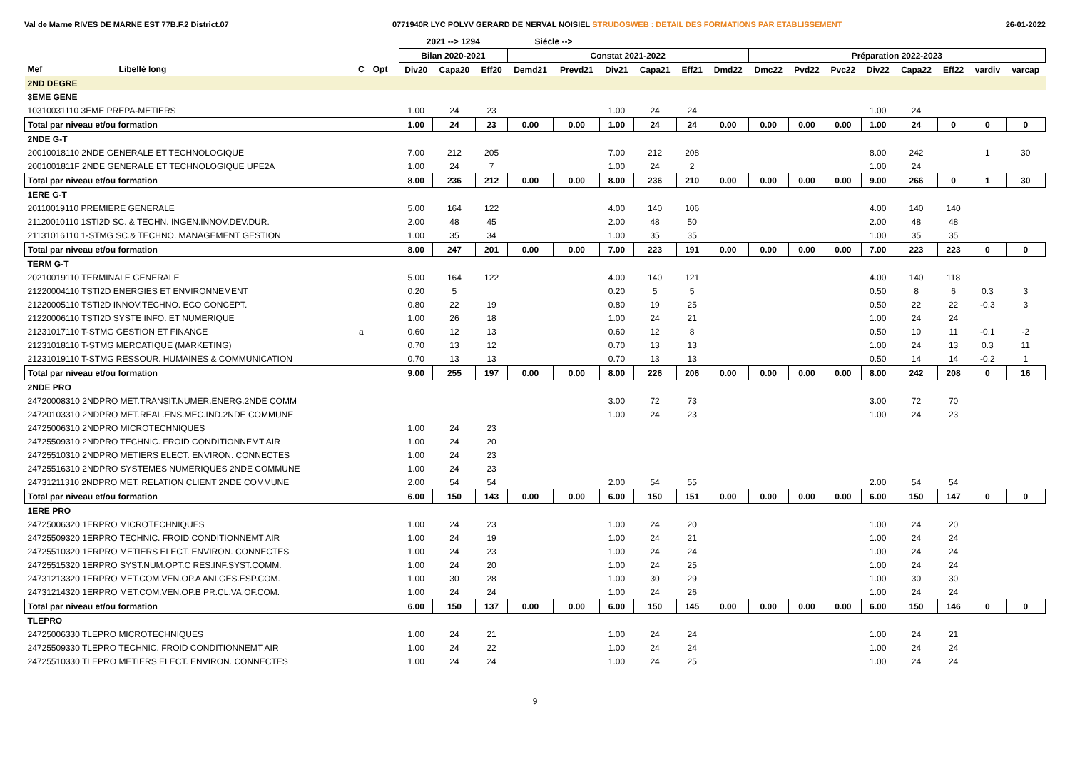Val de Marne RIVES DE MARNE EST 77B.F.2 District.07 0771940R LYC POLYV GERARD DE NERVAL NOISIEL STRUDOSWEB : DETAIL DES FORMATIONS PAR ETABLISSEMENT 26-01-2022
| | | | | | 2021 --> 1294 | | | Siécle --> | | | | | | | | | | | | | |
| --- | --- | --- | --- | --- | --- | --- | --- | --- | --- | --- | --- | --- | --- | --- | --- | --- | --- | --- | --- | --- | --- |
| | | | | | Bilan 2020-2021 | | | Constat 2021-2022 | | | | | | Préparation 2022-2023 | | | | | | | |
| Mef | Libellé long | C | Opt | | Div20 | Capa20 | Eff20 | Demd21 | Prevd21 | Div21 | Capa21 | Eff21 | Dmd22 | Dmc22 | Pvd22 | Pvc22 | Div22 | Capa22 | Eff22 | vardiv | varcap |
| 2ND DEGRE | | | | | | | | | | | | | | | | | | | | | |
| 3EME GENE | | | | | | | | | | | | | | | | | | | | | |
| 10310031110 3EME PREPA-METIERS | | | | | 1.00 | 24 | 23 | | | 1.00 | 24 | 24 | | | | | 1.00 | 24 | | | |
| Total par niveau et/ou formation | | | | | 1.00 | 24 | 23 | 0.00 | 0.00 | 1.00 | 24 | 24 | 0.00 | 0.00 | 0.00 | 0.00 | 1.00 | 24 | 0 | 0 | 0 |
| 2NDE G-T | | | | | | | | | | | | | | | | | | | | | |
| 20010018110 2NDE GENERALE ET TECHNOLOGIQUE | | | | | 7.00 | 212 | 205 | | | 7.00 | 212 | 208 | | | | | 8.00 | 242 | | 1 | 30 |
| 2001001811F 2NDE GENERALE ET TECHNOLOGIQUE UPE2A | | | | | 1.00 | 24 | 7 | | | 1.00 | 24 | 2 | | | | | 1.00 | 24 | | | |
| Total par niveau et/ou formation | | | | | 8.00 | 236 | 212 | 0.00 | 0.00 | 8.00 | 236 | 210 | 0.00 | 0.00 | 0.00 | 0.00 | 9.00 | 266 | 0 | 1 | 30 |
| 1ERE G-T | | | | | | | | | | | | | | | | | | | | | |
| 20110019110 PREMIERE GENERALE | | | | | 5.00 | 164 | 122 | | | 4.00 | 140 | 106 | | | | | 4.00 | 140 | 140 | | |
| 21120010110 1STI2D SC. & TECHN. INGEN.INNOV.DEV.DUR. | | | | | 2.00 | 48 | 45 | | | 2.00 | 48 | 50 | | | | | 2.00 | 48 | 48 | | |
| 21131016110 1-STMG SC.& TECHNO. MANAGEMENT GESTION | | | | | 1.00 | 35 | 34 | | | 1.00 | 35 | 35 | | | | | 1.00 | 35 | 35 | | |
| Total par niveau et/ou formation | | | | | 8.00 | 247 | 201 | 0.00 | 0.00 | 7.00 | 223 | 191 | 0.00 | 0.00 | 0.00 | 0.00 | 7.00 | 223 | 223 | 0 | 0 |
| TERM G-T | | | | | | | | | | | | | | | | | | | | | |
| 20210019110 TERMINALE GENERALE | | | | | 5.00 | 164 | 122 | | | 4.00 | 140 | 121 | | | | | 4.00 | 140 | 118 | | |
| 21220004110 TSTI2D ENERGIES ET ENVIRONNEMENT | | | | | 0.20 | 5 | | | | 0.20 | 5 | 5 | | | | | 0.50 | 8 | 6 | 0.3 | 3 |
| 21220005110 TSTI2D INNOV.TECHNO. ECO CONCEPT. | | | | | 0.80 | 22 | 19 | | | 0.80 | 19 | 25 | | | | | 0.50 | 22 | 22 | -0.3 | 3 |
| 21220006110 TSTI2D SYSTE INFO. ET NUMERIQUE | | | | | 1.00 | 26 | 18 | | | 1.00 | 24 | 21 | | | | | 1.00 | 24 | 24 | | |
| 21231017110 T-STMG GESTION ET FINANCE | | a | | | 0.60 | 12 | 13 | | | 0.60 | 12 | 8 | | | | | 0.50 | 10 | 11 | -0.1 | -2 |
| 21231018110 T-STMG MERCATIQUE (MARKETING) | | | | | 0.70 | 13 | 12 | | | 0.70 | 13 | 13 | | | | | 1.00 | 24 | 13 | 0.3 | 11 |
| 21231019110 T-STMG RESSOUR. HUMAINES & COMMUNICATION | | | | | 0.70 | 13 | 13 | | | 0.70 | 13 | 13 | | | | | 0.50 | 14 | 14 | -0.2 | 1 |
| Total par niveau et/ou formation | | | | | 9.00 | 255 | 197 | 0.00 | 0.00 | 8.00 | 226 | 206 | 0.00 | 0.00 | 0.00 | 0.00 | 8.00 | 242 | 208 | 0 | 16 |
| 2NDE PRO | | | | | | | | | | | | | | | | | | | | | |
| 24720008310 2NDPRO MET.TRANSIT.NUMER.ENERG.2NDE COMM | | | | | | | | | | 3.00 | 72 | 73 | | | | | 3.00 | 72 | 70 | | |
| 24720103310 2NDPRO MET.REAL.ENS.MEC.IND.2NDE COMMUNE | | | | | | | | | | 1.00 | 24 | 23 | | | | | 1.00 | 24 | 23 | | |
| 24725006310 2NDPRO MICROTECHNIQUES | | | | | 1.00 | 24 | 23 | | | | | | | | | | | | | | |
| 24725509310 2NDPRO TECHNIC. FROID CONDITIONNEMT AIR | | | | | 1.00 | 24 | 20 | | | | | | | | | | | | | | |
| 24725510310 2NDPRO METIERS ELECT. ENVIRON. CONNECTES | | | | | 1.00 | 24 | 23 | | | | | | | | | | | | | | |
| 24725516310 2NDPRO SYSTEMES NUMERIQUES 2NDE COMMUNE | | | | | 1.00 | 24 | 23 | | | | | | | | | | | | | | |
| 24731211310 2NDPRO MET. RELATION CLIENT 2NDE COMMUNE | | | | | 2.00 | 54 | 54 | | | 2.00 | 54 | 55 | | | | | 2.00 | 54 | 54 | | |
| Total par niveau et/ou formation | | | | | 6.00 | 150 | 143 | 0.00 | 0.00 | 6.00 | 150 | 151 | 0.00 | 0.00 | 0.00 | 0.00 | 6.00 | 150 | 147 | 0 | 0 |
| 1ERE PRO | | | | | | | | | | | | | | | | | | | | | |
| 24725006320 1ERPRO MICROTECHNIQUES | | | | | 1.00 | 24 | 23 | | | 1.00 | 24 | 20 | | | | | 1.00 | 24 | 20 | | |
| 24725509320 1ERPRO TECHNIC. FROID CONDITIONNEMT AIR | | | | | 1.00 | 24 | 19 | | | 1.00 | 24 | 21 | | | | | 1.00 | 24 | 24 | | |
| 24725510320 1ERPRO METIERS ELECT. ENVIRON. CONNECTES | | | | | 1.00 | 24 | 23 | | | 1.00 | 24 | 24 | | | | | 1.00 | 24 | 24 | | |
| 24725515320 1ERPRO SYST.NUM.OPT.C RES.INF.SYST.COMM. | | | | | 1.00 | 24 | 20 | | | 1.00 | 24 | 25 | | | | | 1.00 | 24 | 24 | | |
| 24731213320 1ERPRO MET.COM.VEN.OP.A ANI.GES.ESP.COM. | | | | | 1.00 | 30 | 28 | | | 1.00 | 30 | 29 | | | | | 1.00 | 30 | 30 | | |
| 24731214320 1ERPRO MET.COM.VEN.OP.B PR.CL.VA.OF.COM. | | | | | 1.00 | 24 | 24 | | | 1.00 | 24 | 26 | | | | | 1.00 | 24 | 24 | | |
| Total par niveau et/ou formation | | | | | 6.00 | 150 | 137 | 0.00 | 0.00 | 6.00 | 150 | 145 | 0.00 | 0.00 | 0.00 | 0.00 | 6.00 | 150 | 146 | 0 | 0 |
| TLEPRO | | | | | | | | | | | | | | | | | | | | | |
| 24725006330 TLEPRO MICROTECHNIQUES | | | | | 1.00 | 24 | 21 | | | 1.00 | 24 | 24 | | | | | 1.00 | 24 | 21 | | |
| 24725509330 TLEPRO TECHNIC. FROID CONDITIONNEMT AIR | | | | | 1.00 | 24 | 22 | | | 1.00 | 24 | 24 | | | | | 1.00 | 24 | 24 | | |
| 24725510330 TLEPRO METIERS ELECT. ENVIRON. CONNECTES | | | | | 1.00 | 24 | 24 | | | 1.00 | 24 | 25 | | | | | 1.00 | 24 | 24 | | |
9